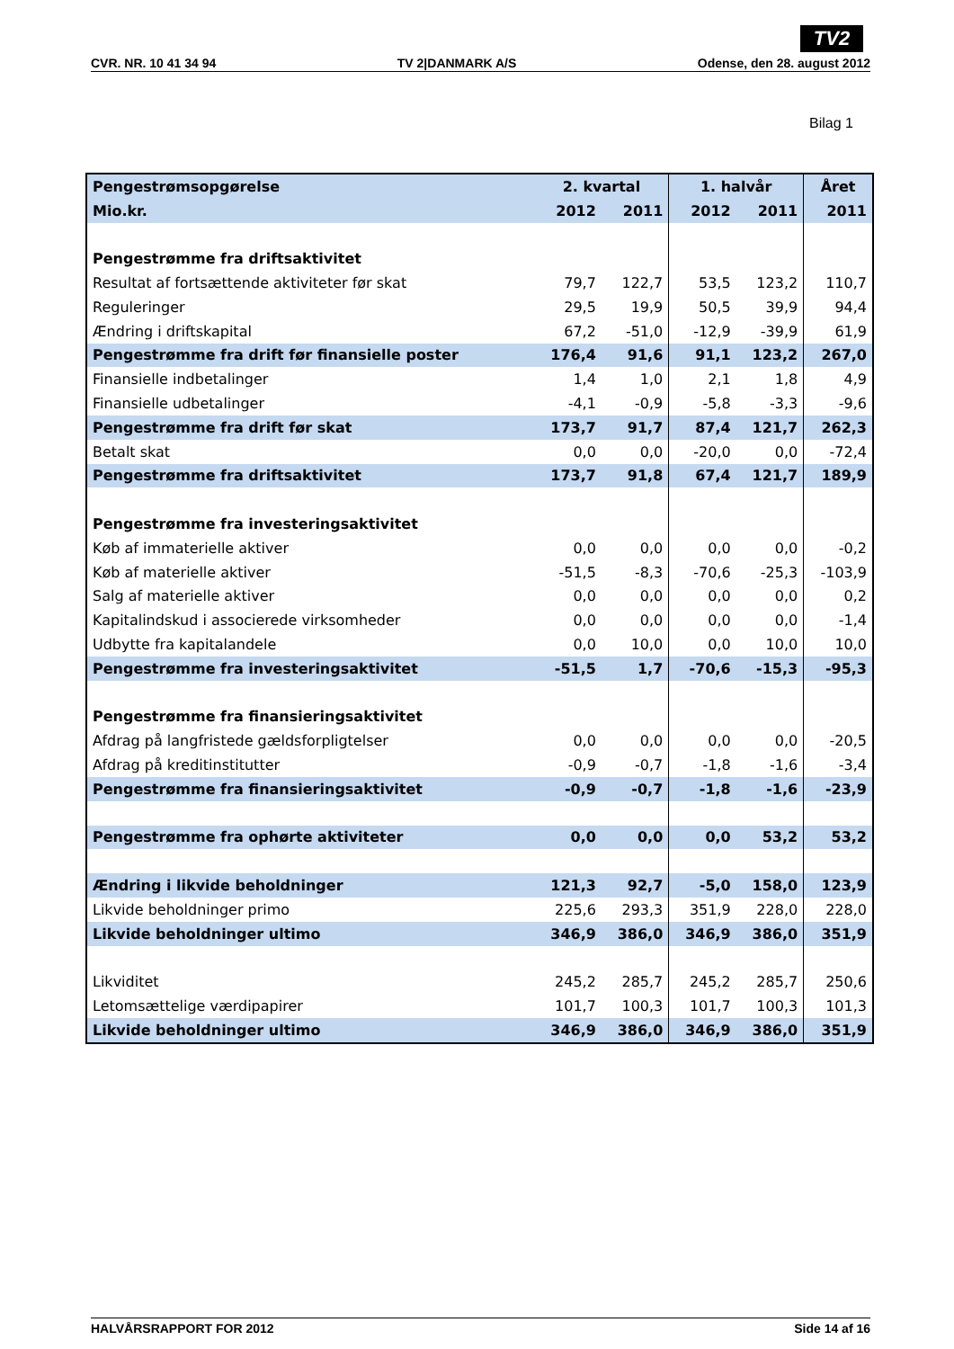TV2
CVR. NR. 10 41 34 94 TV 2|DANMARK A/S Odense, den 28. august 2012
Bilag 1
| Pengestrømsopgørelse | 2. kvartal | | 1. halvår | | Året |
| --- | --- | --- | --- | --- | --- |
| Mio.kr. | 2012 | 2011 | 2012 | 2011 | 2011 |
| Pengestrømme fra driftsaktivitet | | | | | |
| Resultat af fortsættende aktiviteter før skat | 79,7 | 122,7 | 53,5 | 123,2 | 110,7 |
| Reguleringer | 29,5 | 19,9 | 50,5 | 39,9 | 94,4 |
| Ændring i driftskapital | 67,2 | -51,0 | -12,9 | -39,9 | 61,9 |
| Pengestrømme fra drift før finansielle poster | 176,4 | 91,6 | 91,1 | 123,2 | 267,0 |
| Finansielle indbetalinger | 1,4 | 1,0 | 2,1 | 1,8 | 4,9 |
| Finansielle udbetalinger | -4,1 | -0,9 | -5,8 | -3,3 | -9,6 |
| Pengestrømme fra drift før skat | 173,7 | 91,7 | 87,4 | 121,7 | 262,3 |
| Betalt skat | 0,0 | 0,0 | -20,0 | 0,0 | -72,4 |
| Pengestrømme fra driftsaktivitet | 173,7 | 91,8 | 67,4 | 121,7 | 189,9 |
| Pengestrømme fra investeringsaktivitet | | | | | |
| Køb af immaterielle aktiver | 0,0 | 0,0 | 0,0 | 0,0 | -0,2 |
| Køb af materielle aktiver | -51,5 | -8,3 | -70,6 | -25,3 | -103,9 |
| Salg af materielle aktiver | 0,0 | 0,0 | 0,0 | 0,0 | 0,2 |
| Kapitalindskud i associerede virksomheder | 0,0 | 0,0 | 0,0 | 0,0 | -1,4 |
| Udbytte fra kapitalandele | 0,0 | 10,0 | 0,0 | 10,0 | 10,0 |
| Pengestrømme fra investeringsaktivitet | -51,5 | 1,7 | -70,6 | -15,3 | -95,3 |
| Pengestrømme fra finansieringsaktivitet | | | | | |
| Afdrag på langfristede gældsforpligtelser | 0,0 | 0,0 | 0,0 | 0,0 | -20,5 |
| Afdrag på kreditinstitutter | -0,9 | -0,7 | -1,8 | -1,6 | -3,4 |
| Pengestrømme fra finansieringsaktivitet | -0,9 | -0,7 | -1,8 | -1,6 | -23,9 |
| Pengestrømme fra ophørte aktiviteter | 0,0 | 0,0 | 0,0 | 53,2 | 53,2 |
| Ændring i likvide beholdninger | 121,3 | 92,7 | -5,0 | 158,0 | 123,9 |
| Likvide beholdninger primo | 225,6 | 293,3 | 351,9 | 228,0 | 228,0 |
| Likvide beholdninger ultimo | 346,9 | 386,0 | 346,9 | 386,0 | 351,9 |
| Likviditet | 245,2 | 285,7 | 245,2 | 285,7 | 250,6 |
| Letomsættelige værdipapirer | 101,7 | 100,3 | 101,7 | 100,3 | 101,3 |
| Likvide beholdninger ultimo | 346,9 | 386,0 | 346,9 | 386,0 | 351,9 |
HALVÅRSRAPPORT FOR 2012 Side 14 af 16